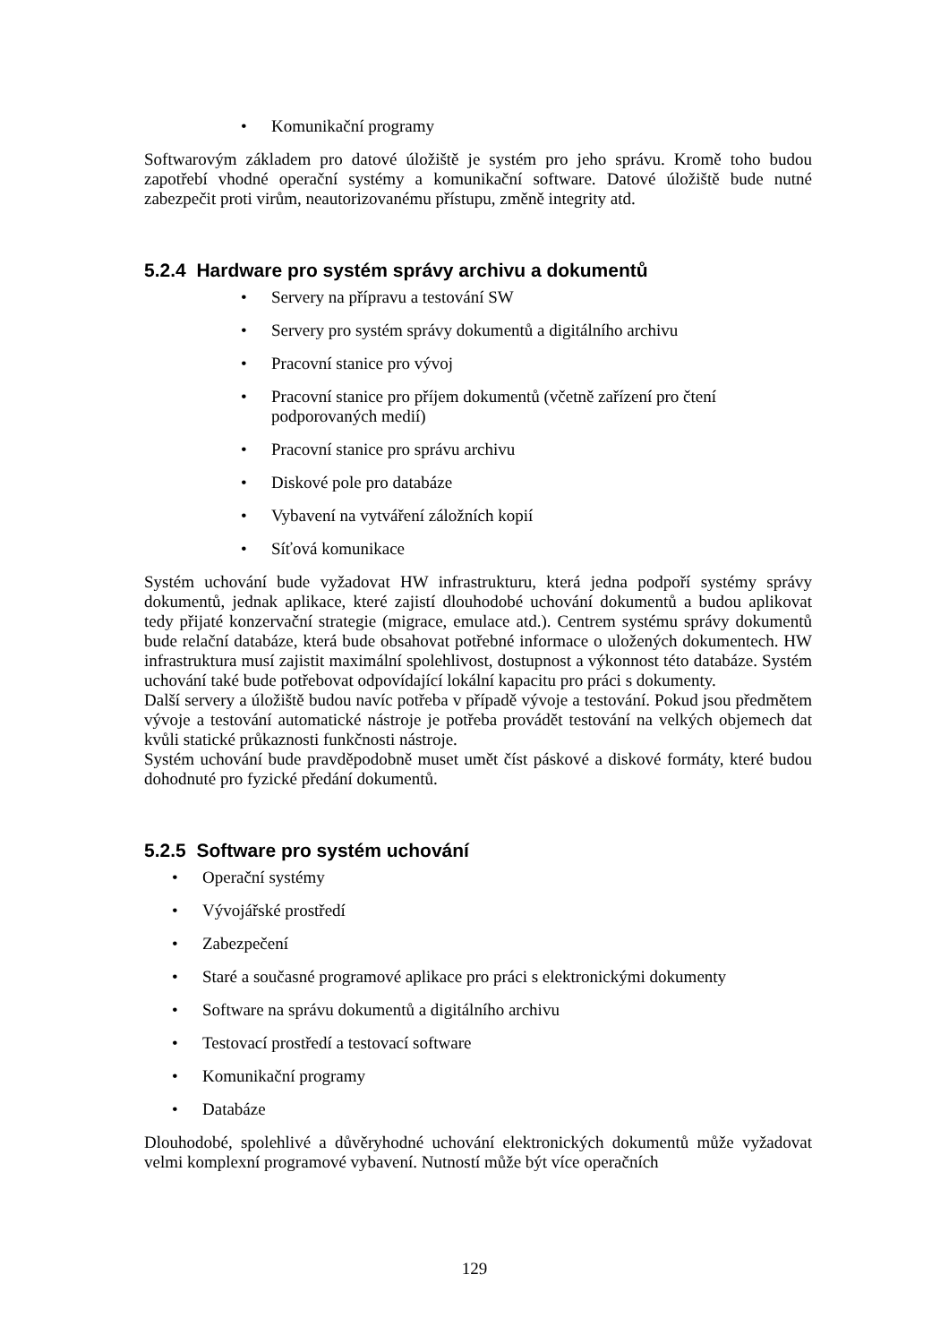• Komunikační programy
Softwarovým základem pro datové úložiště je systém pro jeho správu. Kromě toho budou zapotřebí vhodné operační systémy a komunikační software. Datové úložiště bude nutné zabezpečit proti virům, neautorizovanému přístupu, změně integrity atd.
5.2.4 Hardware pro systém správy archivu a dokumentů
• Servery na přípravu a testování SW
• Servery pro systém správy dokumentů a digitálního archivu
• Pracovní stanice pro vývoj
• Pracovní stanice pro příjem dokumentů (včetně zařízení pro čtení podporovaných medií)
• Pracovní stanice pro správu archivu
• Diskové pole pro databáze
• Vybavení na vytváření záložních kopií
• Síťová komunikace
Systém uchování bude vyžadovat HW infrastrukturu, která jedna podpoří systémy správy dokumentů, jednak aplikace, které zajistí dlouhodobé uchování dokumentů a budou aplikovat tedy přijaté konzervační strategie (migrace, emulace atd.). Centrem systému správy dokumentů bude relační databáze, která bude obsahovat potřebné informace o uložených dokumentech. HW infrastruktura musí zajistit maximální spolehlivost, dostupnost a výkonnost této databáze. Systém uchování také bude potřebovat odpovídající lokální kapacitu pro práci s dokumenty.
Další servery a úložiště budou navíc potřeba v případě vývoje a testování. Pokud jsou předmětem vývoje a testování automatické nástroje je potřeba provádět testování na velkých objemech dat kvůli statické průkaznosti funkčnosti nástroje.
Systém uchování bude pravděpodobně muset umět číst páskové a diskové formáty, které budou dohodnuté pro fyzické předání dokumentů.
5.2.5 Software pro systém uchování
• Operační systémy
• Vývojářské prostředí
• Zabezpečení
• Staré a současné programové aplikace pro práci s elektronickými dokumenty
• Software na správu dokumentů a digitálního archivu
• Testovací prostředí a testovací software
• Komunikační programy
• Databáze
Dlouhodobé, spolehlivé a důvěryhodné uchování elektronických dokumentů může vyžadovat velmi komplexní programové vybavení. Nutností může být více operačních
129